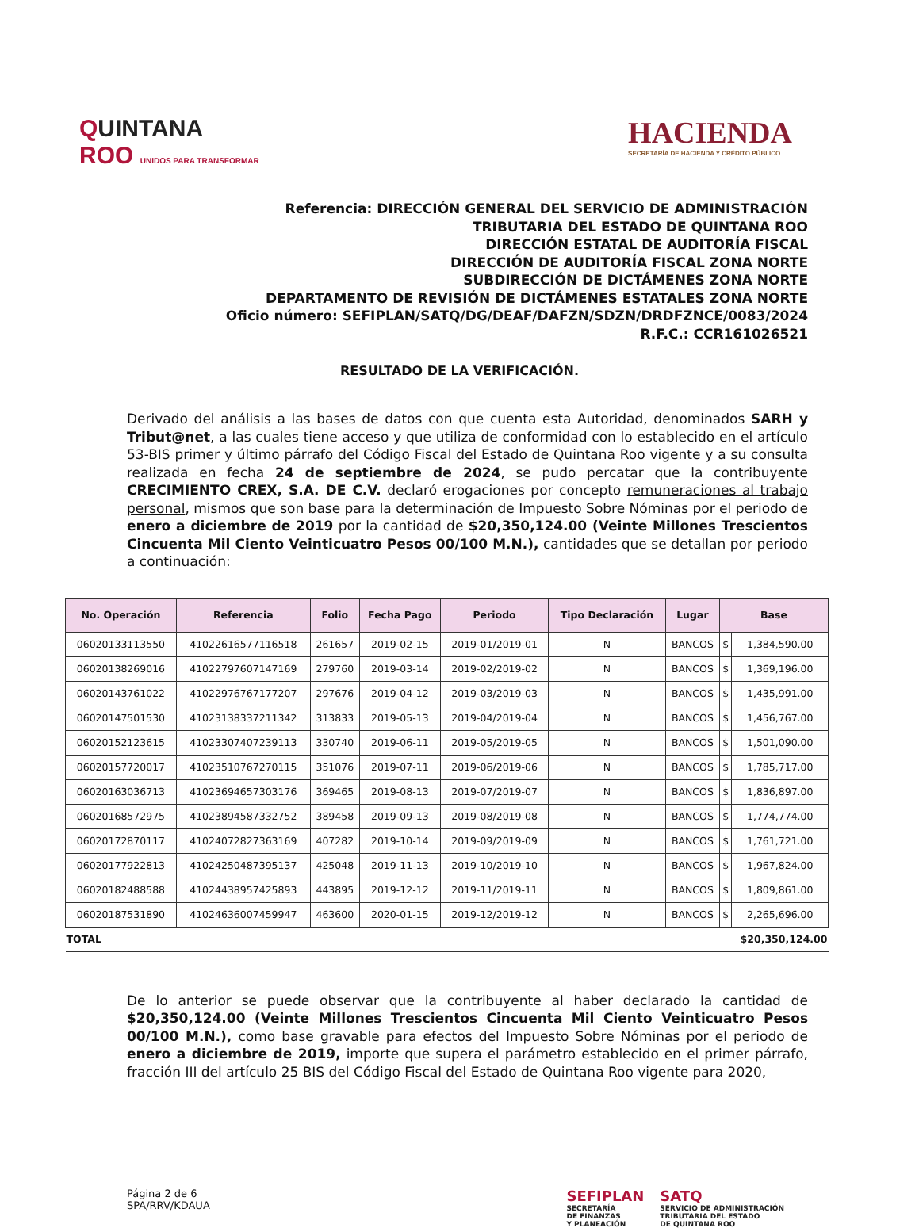QUINTANA
ROO UNIDOS PARA TRANSFORMAR
HACIENDA
SECRETARÍA DE HACIENDA Y CRÉDITO PÚBLICO
Referencia: DIRECCIÓN GENERAL DEL SERVICIO DE ADMINISTRACIÓN
TRIBUTARIA DEL ESTADO DE QUINTANA ROO
DIRECCIÓN ESTATAL DE AUDITORÍA FISCAL
DIRECCIÓN DE AUDITORÍA FISCAL ZONA NORTE
SUBDIRECCIÓN DE DICTÁMENES ZONA NORTE
DEPARTAMENTO DE REVISIÓN DE DICTÁMENES ESTATALES ZONA NORTE
Oficio número: SEFIPLAN/SATQ/DG/DEAF/DAFZN/SDZN/DRDFZNCE/0083/2024
R.F.C.: CCR161026521
RESULTADO DE LA VERIFICACIÓN.
Derivado del análisis a las bases de datos con que cuenta esta Autoridad, denominados SARH y Tribut@net, a las cuales tiene acceso y que utiliza de conformidad con lo establecido en el artículo 53-BIS primer y último párrafo del Código Fiscal del Estado de Quintana Roo vigente y a su consulta realizada en fecha 24 de septiembre de 2024, se pudo percatar que la contribuyente CRECIMIENTO CREX, S.A. DE C.V. declaró erogaciones por concepto remuneraciones al trabajo personal, mismos que son base para la determinación de Impuesto Sobre Nóminas por el periodo de enero a diciembre de 2019 por la cantidad de $20,350,124.00 (Veinte Millones Trescientos Cincuenta Mil Ciento Veinticuatro Pesos 00/100 M.N.), cantidades que se detallan por periodo a continuación:
| No. Operación | Referencia | Folio | Fecha Pago | Periodo | Tipo Declaración | Lugar | Base | |
| --- | --- | --- | --- | --- | --- | --- | --- | --- |
| 06020133113550 | 41022616577116518 | 261657 | 2019-02-15 | 2019-01/2019-01 | N | BANCOS | $ | 1,384,590.00 |
| 06020138269016 | 41022797607147169 | 279760 | 2019-03-14 | 2019-02/2019-02 | N | BANCOS | $ | 1,369,196.00 |
| 06020143761022 | 41022976767177207 | 297676 | 2019-04-12 | 2019-03/2019-03 | N | BANCOS | $ | 1,435,991.00 |
| 06020147501530 | 41023138337211342 | 313833 | 2019-05-13 | 2019-04/2019-04 | N | BANCOS | $ | 1,456,767.00 |
| 06020152123615 | 41023307407239113 | 330740 | 2019-06-11 | 2019-05/2019-05 | N | BANCOS | $ | 1,501,090.00 |
| 06020157720017 | 41023510767270115 | 351076 | 2019-07-11 | 2019-06/2019-06 | N | BANCOS | $ | 1,785,717.00 |
| 06020163036713 | 41023694657303176 | 369465 | 2019-08-13 | 2019-07/2019-07 | N | BANCOS | $ | 1,836,897.00 |
| 06020168572975 | 41023894587332752 | 389458 | 2019-09-13 | 2019-08/2019-08 | N | BANCOS | $ | 1,774,774.00 |
| 06020172870117 | 41024072827363169 | 407282 | 2019-10-14 | 2019-09/2019-09 | N | BANCOS | $ | 1,761,721.00 |
| 06020177922813 | 41024250487395137 | 425048 | 2019-11-13 | 2019-10/2019-10 | N | BANCOS | $ | 1,967,824.00 |
| 06020182488588 | 41024438957425893 | 443895 | 2019-12-12 | 2019-11/2019-11 | N | BANCOS | $ | 1,809,861.00 |
| 06020187531890 | 41024636007459947 | 463600 | 2020-01-15 | 2019-12/2019-12 | N | BANCOS | $ | 2,265,696.00 |
| TOTAL | | | | | | | $20,350,124.00 | |
De lo anterior se puede observar que la contribuyente al haber declarado la cantidad de $20,350,124.00 (Veinte Millones Trescientos Cincuenta Mil Ciento Veinticuatro Pesos 00/100 M.N.), como base gravable para efectos del Impuesto Sobre Nóminas por el periodo de enero a diciembre de 2019, importe que supera el parámetro establecido en el primer párrafo, fracción III del artículo 25 BIS del Código Fiscal del Estado de Quintana Roo vigente para 2020,
Página 2 de 6
SPA/RRV/KDAUA
SEFIPLAN
SECRETARÍA
DE FINANZAS
Y PLANEACIÓN
SATQ
SERVICIO DE ADMINISTRACIÓN
TRIBUTARIA DEL ESTADO
DE QUINTANA ROO